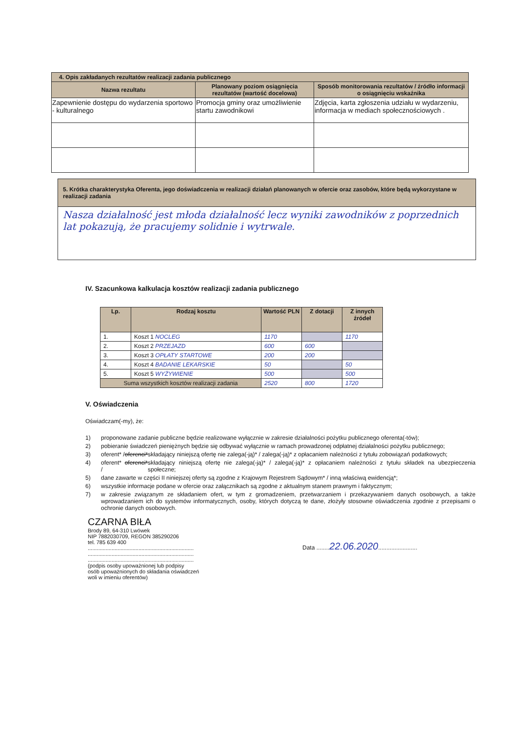| 4. Opis zakładanych rezultatów realizacji zadania publicznego | | |
| --- | --- | --- |
| Nazwa rezultatu | Planowany poziom osiągnięcia rezultatów (wartość docelowa) | Sposób monitorowania rezultatów / źródło informacji o osiągnięciu wskaźnika |
| Zapewnienie dostępu do wydarzenia sportowo - kulturalnego | Promocja gminy oraz umożliwienie startu zawodnikowi | Zdjęcia, karta zgłoszenia udziału w wydarzeniu, informacja w mediach społecznościowych . |
| 5. Krótka charakterystyka Oferenta, jego doświadczenia w realizacji działań planowanych w ofercie oraz zasobów, które będą wykorzystane w realizacji zadania |
| --- |
| Nasza działalność jest młoda działalność lecz wyniki zawodników z poprzednich lat pokazują, że pracujemy solidnie i wytrwale. |
IV. Szacunkowa kalkulacja kosztów realizacji zadania publicznego
| Lp. | Rodzaj kosztu | Wartość PLN | Z dotacji | Z innych źródeł |
| --- | --- | --- | --- | --- |
| 1. | Koszt 1 NOCLEG | 1170 | | 1170 |
| 2. | Koszt 2 PRZEJAZD | 600 | 600 | |
| 3. | Koszt 3 OPŁATY STARTOWE | 200 | 200 | |
| 4. | Koszt 4 BADANIE LEKARSKIE | 50 | | 50 |
| 5. | Koszt 5 WYŻYWIENIE | 500 | | 500 |
| Suma wszystkich kosztów realizacji zadania | | 2520 | 800 | 1720 |
V. Oświadczenia
Oświadczam(-my), że:
1) proponowane zadanie publiczne będzie realizowane wyłącznie w zakresie działalności pożytku publicznego oferenta(-tów);
2) pobieranie świadczeń pieniężnych będzie się odbywać wyłącznie w ramach prowadzonej odpłatnej działalności pożytku publicznego;
3) oferent* / oferenci* składający niniejszą ofertę nie zalega(-ją)* / zalega(-ją)* z opłacaniem należności z tytułu zobowiązań podatkowych;
4) oferent* / oferenci* składający niniejszą ofertę nie zalega(-ją)* / zalega(-ją)* z opłacaniem należności z tytułu składek na ubezpieczenia społeczne;
5) dane zawarte w części II niniejszej oferty są zgodne z Krajowym Rejestrem Sądowym* / inną właściwą ewidencją*;
6) wszystkie informacje podane w ofercie oraz załącznikach są zgodne z aktualnym stanem prawnym i faktycznym;
7) w zakresie związanym ze składaniem ofert, w tym z gromadzeniem, przetwarzaniem i przekazywaniem danych osobowych, a także wprowadzaniem ich do systemów informatycznych, osoby, których dotyczą te dane, złożyły stosowne oświadczenia zgodnie z przepisami o ochronie danych osobowych.
CZARNA BIŁA
Brody 89, 64-310 Lwówek
NIP 7882030709, REGON 385290206
tel. 785 639 400
.......................................................................
.......................................................................
.......................................................................
(podpis osoby upoważnionej lub podpisy
osób upoważnionych do składania oświadczeń
woli w imieniu oferentów)
Data ........22.06.2020........................